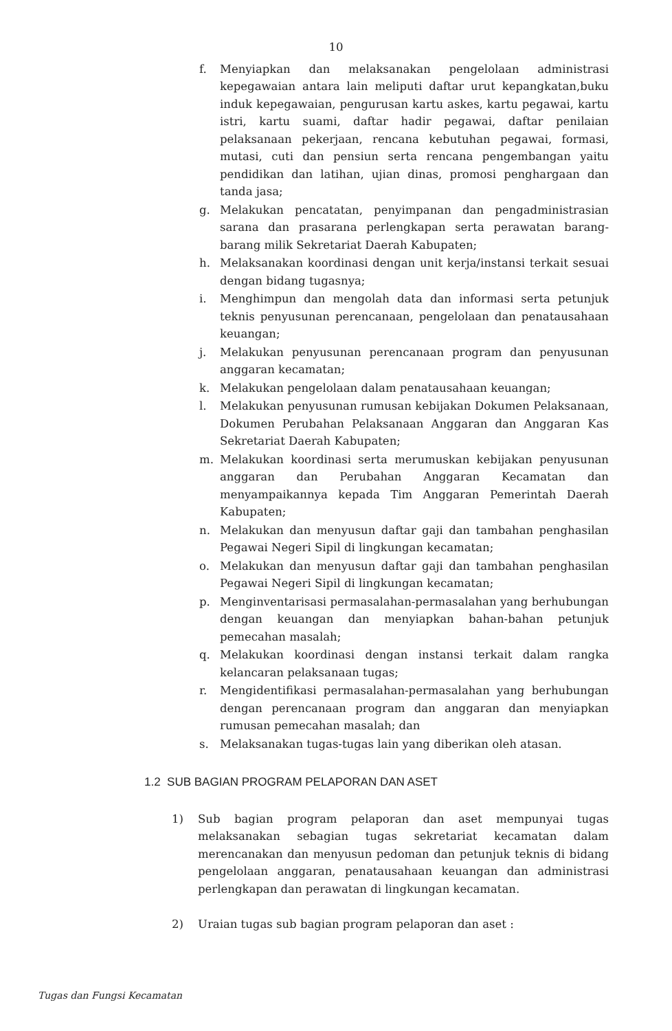10
f. Menyiapkan dan melaksanakan pengelolaan administrasi kepegawaian antara lain meliputi daftar urut kepangkatan,buku induk kepegawaian, pengurusan kartu askes, kartu pegawai, kartu istri, kartu suami, daftar hadir pegawai, daftar penilaian pelaksanaan pekerjaan, rencana kebutuhan pegawai, formasi, mutasi, cuti dan pensiun serta rencana pengembangan yaitu pendidikan dan latihan, ujian dinas, promosi penghargaan dan tanda jasa;
g. Melakukan pencatatan, penyimpanan dan pengadministrasian sarana dan prasarana perlengkapan serta perawatan barang-barang milik Sekretariat Daerah Kabupaten;
h. Melaksanakan koordinasi dengan unit kerja/instansi terkait sesuai dengan bidang tugasnya;
i. Menghimpun dan mengolah data dan informasi serta petunjuk teknis penyusunan perencanaan, pengelolaan dan penatausahaan keuangan;
j. Melakukan penyusunan perencanaan program dan penyusunan anggaran kecamatan;
k. Melakukan pengelolaan dalam penatausahaan keuangan;
l. Melakukan penyusunan rumusan kebijakan Dokumen Pelaksanaan, Dokumen Perubahan Pelaksanaan Anggaran dan Anggaran Kas Sekretariat Daerah Kabupaten;
m. Melakukan koordinasi serta merumuskan kebijakan penyusunan anggaran dan Perubahan Anggaran Kecamatan dan menyampaikannya kepada Tim Anggaran Pemerintah Daerah Kabupaten;
n. Melakukan dan menyusun daftar gaji dan tambahan penghasilan Pegawai Negeri Sipil di lingkungan kecamatan;
o. Melakukan dan menyusun daftar gaji dan tambahan penghasilan Pegawai Negeri Sipil di lingkungan kecamatan;
p. Menginventarisasi permasalahan-permasalahan yang berhubungan dengan keuangan dan menyiapkan bahan-bahan petunjuk pemecahan masalah;
q. Melakukan koordinasi dengan instansi terkait dalam rangka kelancaran pelaksanaan tugas;
r. Mengidentifikasi permasalahan-permasalahan yang berhubungan dengan perencanaan program dan anggaran dan menyiapkan rumusan pemecahan masalah; dan
s. Melaksanakan tugas-tugas lain yang diberikan oleh atasan.
1.2 SUB BAGIAN PROGRAM PELAPORAN DAN ASET
1) Sub bagian program pelaporan dan aset mempunyai tugas melaksanakan sebagian tugas sekretariat kecamatan dalam merencanakan dan menyusun pedoman dan petunjuk teknis di bidang pengelolaan anggaran, penatausahaan keuangan dan administrasi perlengkapan dan perawatan di lingkungan kecamatan.
2) Uraian tugas sub bagian program pelaporan dan aset :
Tugas dan Fungsi Kecamatan